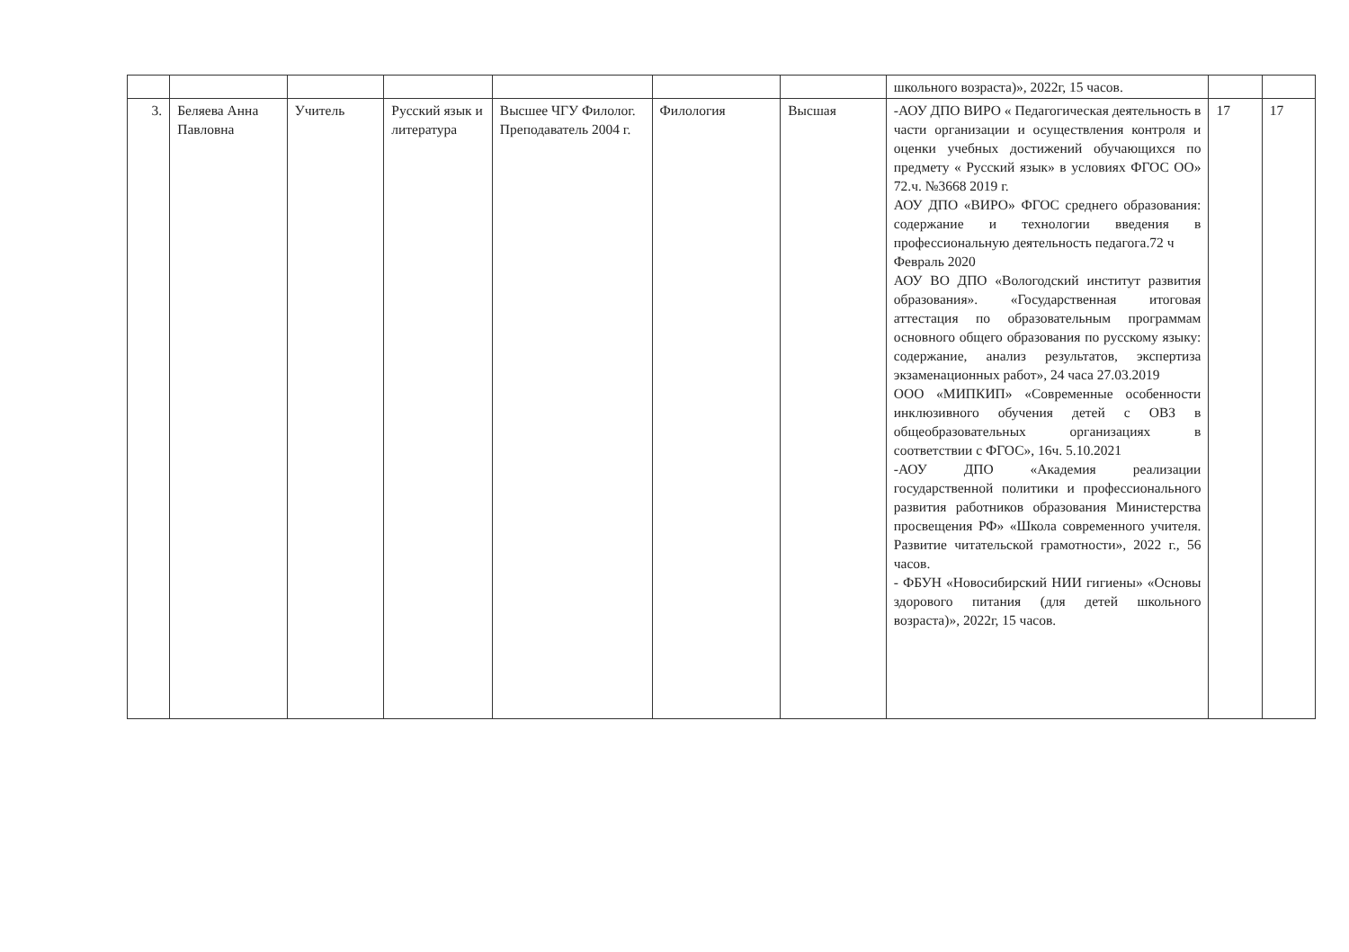| | | | | | | | школьного возраста)», 2022г, 15 часов. | | |
| 3. | Беляева Анна Павловна | Учитель | Русский язык и литература | Высшее ЧГУ Филолог. Преподаватель 2004 г. | Филология | Высшая | -АОУ ДПО ВИРО « Педагогическая деятельность в части организации и осуществления контроля и оценки учебных достижений обучающихся по предмету « Русский язык» в условиях ФГОС ОО» 72.ч. №3668 2019 г. АОУ ДПО «ВИРО» ФГОС среднего образования: содержание и технологии введения в профессиональную деятельность педагога.72 ч Февраль 2020 АОУ ВО ДПО «Вологодский институт развития образования». «Государственная итоговая аттестация по образовательным программам основного общего образования по русскому языку: содержание, анализ результатов, экспертиза экзаменационных работ», 24 часа 27.03.2019 ООО «МИПКИП» «Современные особенности инклюзивного обучения детей с ОВЗ в общеобразовательных организациях в соответствии с ФГОС», 16ч. 5.10.2021 -АОУ ДПО «Академия реализации государственной политики и профессионального развития работников образования Министерства просвещения РФ» «Школа современного учителя. Развитие читательской грамотности», 2022 г., 56 часов. - ФБУН «Новосибирский НИИ гигиены» «Основы здорового питания (для детей школьного возраста)», 2022г, 15 часов. | 17 | 17 |